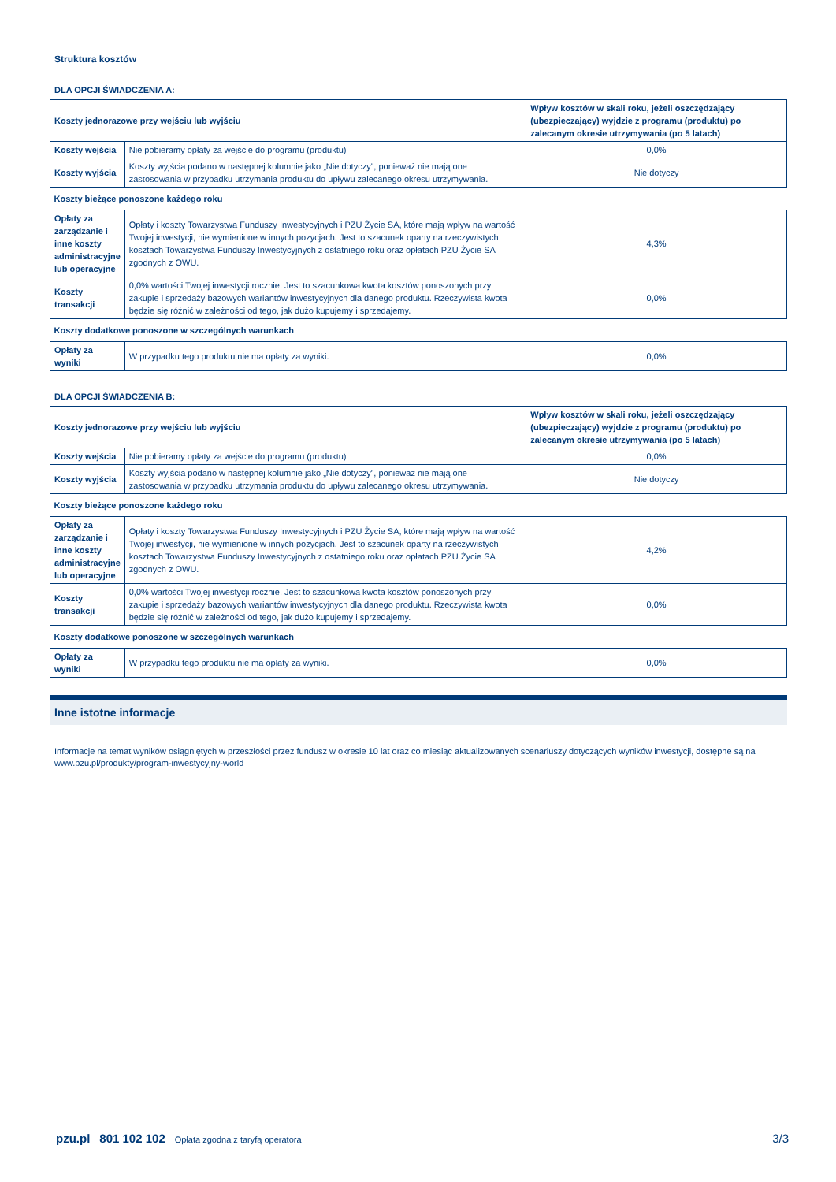Struktura kosztów
DLA OPCJI ŚWIADCZENIA A:
| Koszty jednorazowe przy wejściu lub wyjściu | | Wpływ kosztów w skali roku, jeżeli oszczędzający (ubezpieczający) wyjdzie z programu (produktu) po zalecanym okresie utrzymywania (po 5 latach) |
| --- | --- | --- |
| Koszty wejścia | Nie pobieramy opłaty za wejście do programu (produktu) | 0,0% |
| Koszty wyjścia | Koszty wyjścia podano w następnej kolumnie jako „Nie dotyczy”, ponieważ nie mają one zastosowania w przypadku utrzymania produktu do upływu zalecanego okresu utrzymywania. | Nie dotyczy |
| Koszty bieżące ponoszone każdego roku | | |
| Opłaty za zarządzanie i inne koszty administracyjne lub operacyjne | Opłaty i koszty Towarzystwa Funduszy Inwestycyjnych i PZU Życie SA, które mają wpływ na wartość Twojej inwestycji, nie wymienione w innych pozycjach. Jest to szacunek oparty na rzeczywistych kosztach Towarzystwa Funduszy Inwestycyjnych z ostatniego roku oraz opłatach PZU Życie SA zgodnych z OWU. | 4,3% |
| Koszty transakcji | 0,0% wartości Twojej inwestycji rocznie. Jest to szacunkowa kwota kosztów ponoszonych przy zakupie i sprzedaży bazowych wariantów inwestycyjnych dla danego produktu. Rzeczywista kwota będzie się różnić w zależności od tego, jak dużo kupujemy i sprzedajemy. | 0,0% |
| Koszty dodatkowe ponoszone w szczególnych warunkach | | |
| Opłaty za wyniki | W przypadku tego produktu nie ma opłaty za wyniki. | 0,0% |
DLA OPCJI ŚWIADCZENIA B:
| Koszty jednorazowe przy wejściu lub wyjściu | | Wpływ kosztów w skali roku, jeżeli oszczędzający (ubezpieczający) wyjdzie z programu (produktu) po zalecanym okresie utrzymywania (po 5 latach) |
| --- | --- | --- |
| Koszty wejścia | Nie pobieramy opłaty za wejście do programu (produktu) | 0,0% |
| Koszty wyjścia | Koszty wyjścia podano w następnej kolumnie jako „Nie dotyczy”, ponieważ nie mają one zastosowania w przypadku utrzymania produktu do upływu zalecanego okresu utrzymywania. | Nie dotyczy |
| Koszty bieżące ponoszone każdego roku | | |
| Opłaty za zarządzanie i inne koszty administracyjne lub operacyjne | Opłaty i koszty Towarzystwa Funduszy Inwestycyjnych i PZU Życie SA, które mają wpływ na wartość Twojej inwestycji, nie wymienione w innych pozycjach. Jest to szacunek oparty na rzeczywistych kosztach Towarzystwa Funduszy Inwestycyjnych z ostatniego roku oraz opłatach PZU Życie SA zgodnych z OWU. | 4,2% |
| Koszty transakcji | 0,0% wartości Twojej inwestycji rocznie. Jest to szacunkowa kwota kosztów ponoszonych przy zakupie i sprzedaży bazowych wariantów inwestycyjnych dla danego produktu. Rzeczywista kwota będzie się różnić w zależności od tego, jak dużo kupujemy i sprzedajemy. | 0,0% |
| Koszty dodatkowe ponoszone w szczególnych warunkach | | |
| Opłaty za wyniki | W przypadku tego produktu nie ma opłaty za wyniki. | 0,0% |
Inne istotne informacje
Informacje na temat wyników osiągniętych w przeszłości przez fundusz w okresie 10 lat oraz co miesiąc aktualizowanych scenariuszy dotyczących wyników inwestycji, dostępne są na www.pzu.pl/produkty/program-inwestycyjny-world
pzu.pl 801 102 102 Opłata zgodna z taryfą operatora 3/3